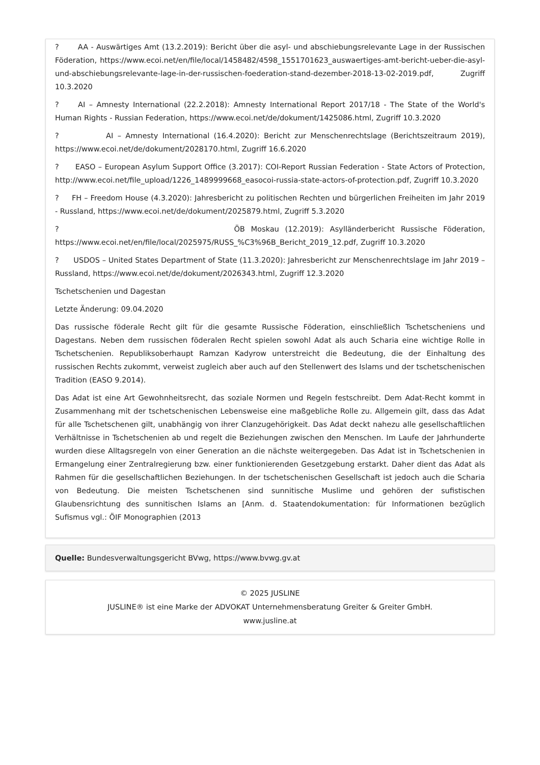? AA - Auswärtiges Amt (13.2.2019): Bericht über die asyl- und abschiebungsrelevante Lage in der Russischen Föderation, https://www.ecoi.net/en/file/local/1458482/4598_1551701623_auswaertiges-amt-bericht-ueber-die-asyl-und-abschiebungsrelevante-lage-in-der-russischen-foederation-stand-dezember-2018-13-02-2019.pdf, Zugriff 10.3.2020
? AI – Amnesty International (22.2.2018): Amnesty International Report 2017/18 - The State of the World's Human Rights - Russian Federation, https://www.ecoi.net/de/dokument/1425086.html, Zugriff 10.3.2020
? AI – Amnesty International (16.4.2020): Bericht zur Menschenrechtslage (Berichtszeitraum 2019), https://www.ecoi.net/de/dokument/2028170.html, Zugriff 16.6.2020
? EASO – European Asylum Support Office (3.2017): COI-Report Russian Federation - State Actors of Protection, http://www.ecoi.net/file_upload/1226_1489999668_easocoi-russia-state-actors-of-protection.pdf, Zugriff 10.3.2020
? FH – Freedom House (4.3.2020): Jahresbericht zu politischen Rechten und bürgerlichen Freiheiten im Jahr 2019 - Russland, https://www.ecoi.net/de/dokument/2025879.html, Zugriff 5.3.2020
? ÖB Moskau (12.2019): Asylländerbericht Russische Föderation, https://www.ecoi.net/en/file/local/2025975/RUSS_%C3%96B_Bericht_2019_12.pdf, Zugriff 10.3.2020
? USDOS – United States Department of State (11.3.2020): Jahresbericht zur Menschenrechtslage im Jahr 2019 – Russland, https://www.ecoi.net/de/dokument/2026343.html, Zugriff 12.3.2020
Tschetschenien und Dagestan
Letzte Änderung: 09.04.2020
Das russische föderale Recht gilt für die gesamte Russische Föderation, einschließlich Tschetscheniens und Dagestans. Neben dem russischen föderalen Recht spielen sowohl Adat als auch Scharia eine wichtige Rolle in Tschetschenien. Republiksoberhaupt Ramzan Kadyrow unterstreicht die Bedeutung, die der Einhaltung des russischen Rechts zukommt, verweist zugleich aber auch auf den Stellenwert des Islams und der tschetschenischen Tradition (EASO 9.2014).
Das Adat ist eine Art Gewohnheitsrecht, das soziale Normen und Regeln festschreibt. Dem Adat-Recht kommt in Zusammenhang mit der tschetschenischen Lebensweise eine maßgebliche Rolle zu. Allgemein gilt, dass das Adat für alle Tschetschenen gilt, unabhängig von ihrer Clanzugehörigkeit. Das Adat deckt nahezu alle gesellschaftlichen Verhältnisse in Tschetschenien ab und regelt die Beziehungen zwischen den Menschen. Im Laufe der Jahrhunderte wurden diese Alltagsregeln von einer Generation an die nächste weitergegeben. Das Adat ist in Tschetschenien in Ermangelung einer Zentralregierung bzw. einer funktionierenden Gesetzgebung erstarkt. Daher dient das Adat als Rahmen für die gesellschaftlichen Beziehungen. In der tschetschenischen Gesellschaft ist jedoch auch die Scharia von Bedeutung. Die meisten Tschetschenen sind sunnitische Muslime und gehören der sufistischen Glaubensrichtung des sunnitischen Islams an [Anm. d. Staatendokumentation: für Informationen bezüglich Sufismus vgl.: ÖIF Monographien (2013
Quelle: Bundesverwaltungsgericht BVwg, https://www.bvwg.gv.at
© 2025 JUSLINE
JUSLINE® ist eine Marke der ADVOKAT Unternehmensberatung Greiter & Greiter GmbH.
www.jusline.at